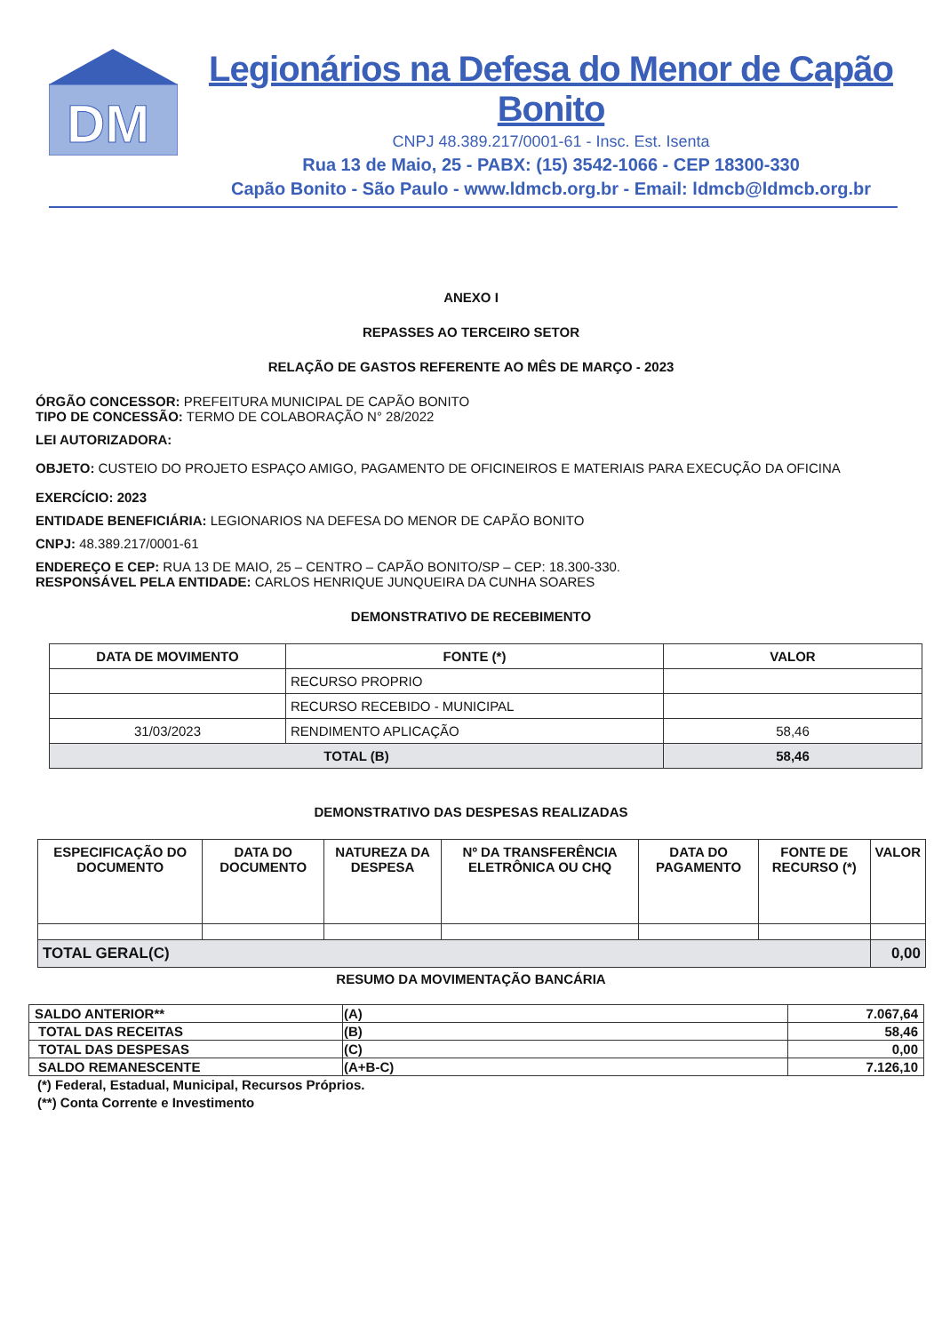DM
Legionários na Defesa do Menor de Capão Bonito
CNPJ 48.389.217/0001-61 - Insc. Est. Isenta
Rua 13 de Maio, 25 - PABX: (15) 3542-1066 - CEP 18300-330
Capão Bonito - São Paulo - www.ldmcb.org.br - Email: ldmcb@ldmcb.org.br
ANEXO I
REPASSES AO TERCEIRO SETOR
RELAÇÃO DE GASTOS REFERENTE AO MÊS DE MARÇO - 2023
ÓRGÃO CONCESSOR: PREFEITURA MUNICIPAL DE CAPÃO BONITO
TIPO DE CONCESSÃO: TERMO DE COLABORAÇÃO N° 28/2022
LEI AUTORIZADORA:
OBJETO: CUSTEIO DO PROJETO ESPAÇO AMIGO, PAGAMENTO DE OFICINEIROS E MATERIAIS PARA EXECUÇÃO DA OFICINA
EXERCÍCIO: 2023
ENTIDADE BENEFICIÁRIA: LEGIONARIOS NA DEFESA DO MENOR DE CAPÃO BONITO
CNPJ: 48.389.217/0001-61
ENDEREÇO E CEP: RUA 13 DE MAIO, 25 – CENTRO – CAPÃO BONITO/SP – CEP: 18.300-330.
RESPONSÁVEL PELA ENTIDADE: CARLOS HENRIQUE JUNQUEIRA DA CUNHA SOARES
DEMONSTRATIVO DE RECEBIMENTO
| DATA DE MOVIMENTO | FONTE (*) | VALOR |
| --- | --- | --- |
| | RECURSO PROPRIO | |
| | RECURSO RECEBIDO - MUNICIPAL | |
| 31/03/2023 | RENDIMENTO APLICAÇÃO | 58,46 |
| TOTAL (B) | | 58,46 |
DEMONSTRATIVO DAS DESPESAS REALIZADAS
| ESPECIFICAÇÃO DO DOCUMENTO | DATA DO DOCUMENTO | NATUREZA DA DESPESA | Nº DA TRANSFERÊNCIA ELETRÔNICA OU CHQ | DATA DO PAGAMENTO | FONTE DE RECURSO (*) | VALOR |
| --- | --- | --- | --- | --- | --- | --- |
| TOTAL GERAL(C) | | | | | | 0,00 |
RESUMO DA MOVIMENTAÇÃO BANCÁRIA
| SALDO ANTERIOR** | (A) | 7.067,64 |
| TOTAL DAS RECEITAS | (B) | 58,46 |
| TOTAL DAS DESPESAS | (C) | 0,00 |
| SALDO REMANESCENTE | (A+B-C) | 7.126,10 |
(*) Federal, Estadual, Municipal, Recursos Próprios.
(**) Conta Corrente e Investimento